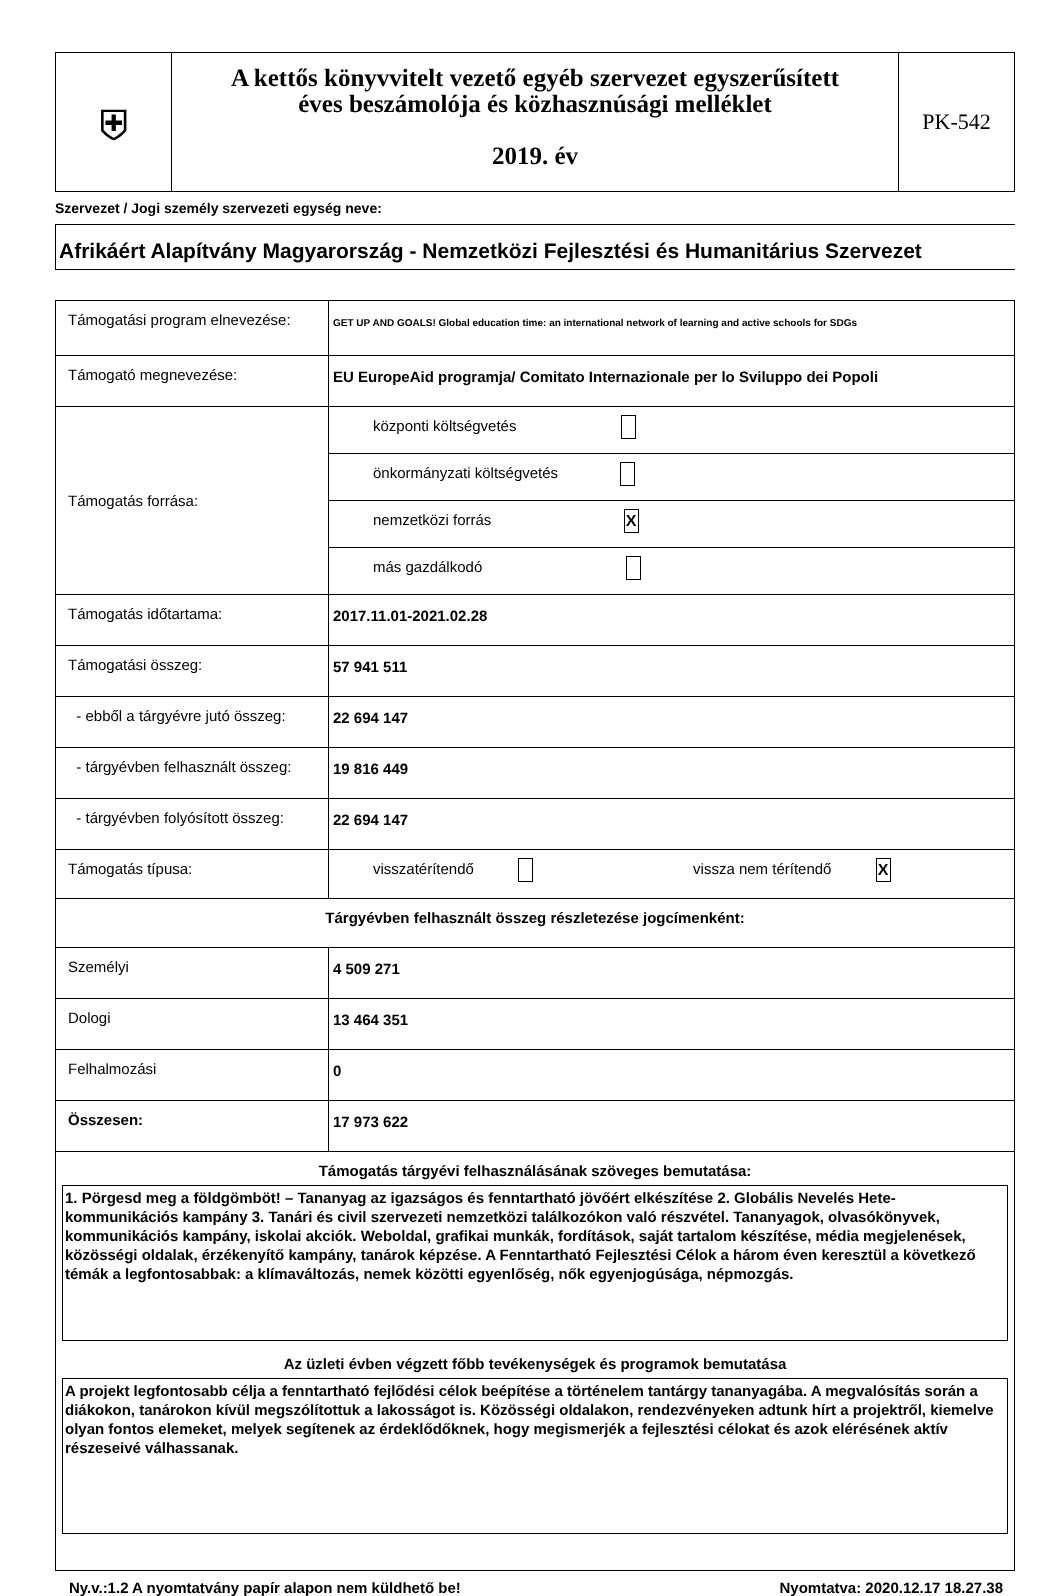| ⛨ | A kettős könyvvitelt vezető egyéb szervezet egyszerűsített éves beszámolója és közhasznúsági melléklet 2019. év | PK-542 |
Szervezet / Jogi személy szervezeti egység neve:
Afrikáért Alapítvány Magyarország - Nemzetközi Fejlesztési és Humanitárius Szervezet
| Támogatási program elnevezése: | GET UP AND GOALS! Global education time: an international network of learning and active schools for SDGs |
| Támogató megnevezése: | EU EuropeAid programja/ Comitato Internazionale per lo Sviluppo dei Popoli |
| Támogatás forrása: | központi költségvetés |
| | önkormányzati költségvetés |
| | nemzetközi forrás X |
| | más gazdálkodó |
| Támogatás időtartama: | 2017.11.01-2021.02.28 |
| Támogatási összeg: | 57 941 511 |
| - ebből a tárgyévre jutó összeg: | 22 694 147 |
| - tárgyévben felhasznált összeg: | 19 816 449 |
| - tárgyévben folyósított összeg: | 22 694 147 |
| Támogatás típusa: | visszatérítendő vissza nem térítendő X |
| Tárgyévben felhasznált összeg részletezése jogcímenként: | |
| Személyi | 4 509 271 |
| Dologi | 13 464 351 |
| Felhalmozási | 0 |
| Összesen: | 17 973 622 |
| Támogatás tárgyévi felhasználásának szöveges bemutatása: 1. Pörgesd meg a földgömböt! – Tananyag az igazságos és fenntartható jövőért elkészítése 2. Globális Nevelés Hete- kommunikációs kampány 3. Tanári és civil szervezeti nemzetközi találkozókon való részvétel. Tananyagok, olvasókönyvek, kommunikációs kampány, iskolai akciók. Weboldal, grafikai munkák, fordítások, saját tartalom készítése, média megjelenések, közösségi oldalak, érzékenyítő kampány, tanárok képzése. A Fenntartható Fejlesztési Célok a három éven keresztül a következő témák a legfontosabbak: a klímaváltozás, nemek közötti egyenlőség, nők egyenjogúsága, népmozgás. Az üzleti évben végzett főbb tevékenységek és programok bemutatása A projekt legfontosabb célja a fenntartható fejlődési célok beépítése a történelem tantárgy tananyagába. A megvalósítás során a diákokon, tanárokon kívül megszólítottuk a lakosságot is. Közösségi oldalakon, rendezvényeken adtunk hírt a projektről, kiemelve olyan fontos elemeket, melyek segítenek az érdeklődőknek, hogy megismerjék a fejlesztési célokat és azok elérésének aktív részeseivé válhassanak. | |
Ny.v.:1.2 A nyomtatvány papír alapon nem küldhető be! Nyomtatva: 2020.12.17 18.27.38